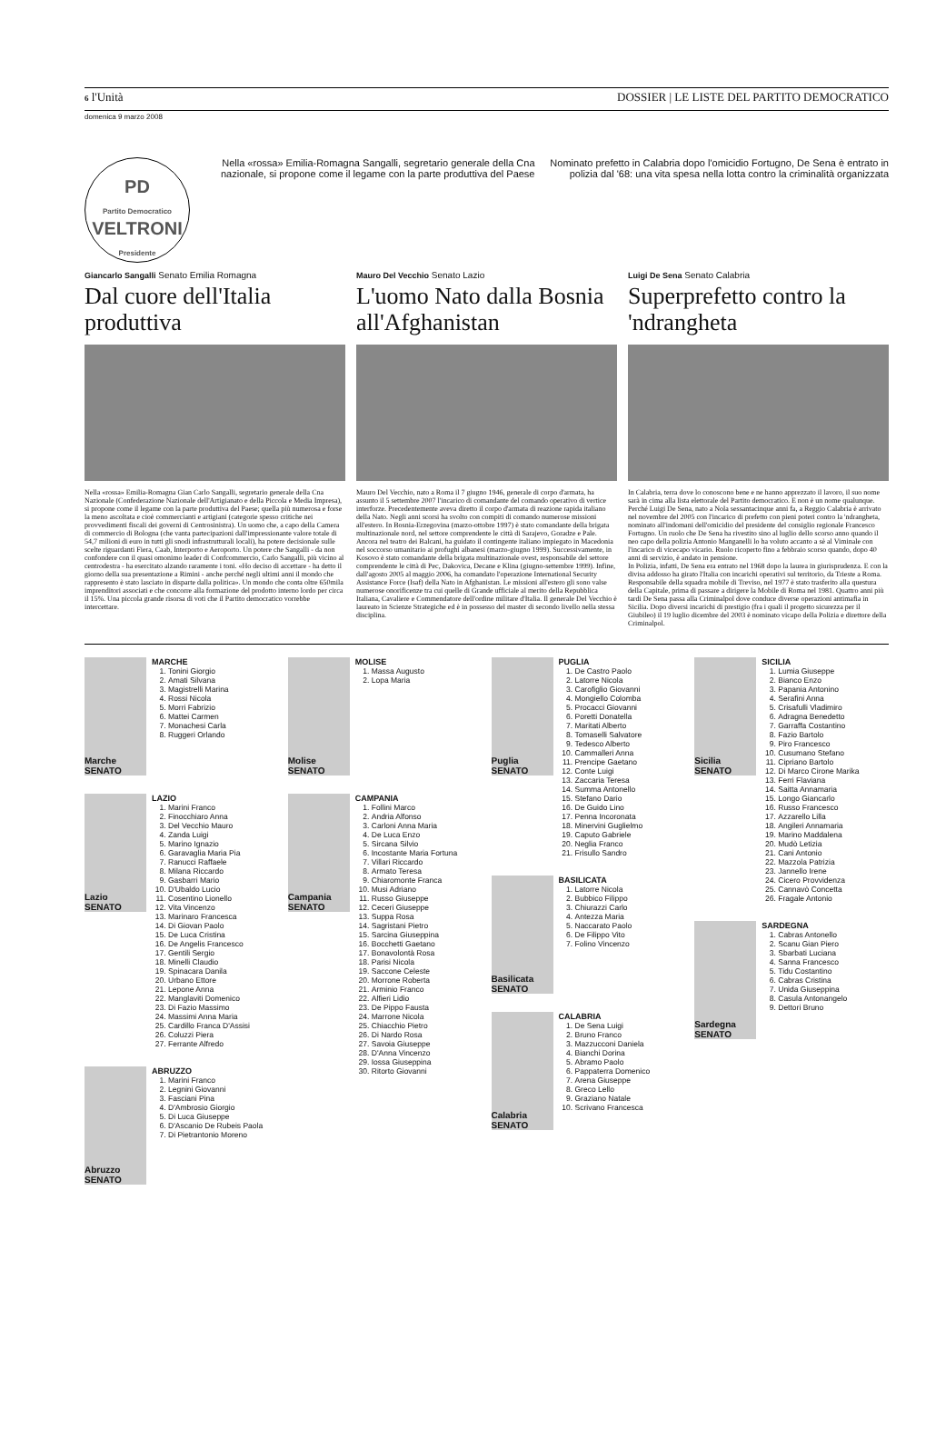6 l'Unità DOSSIER | LE LISTE DEL PARTITO DEMOCRATICO
domenica 9 marzo 2008
PD
Partito Democratico
VELTRONI
Presidente
Nella «rossa» Emilia-Romagna Sangalli, segretario generale della Cna nazionale, si propone come il legame con la parte produttiva del Paese
Nominato prefetto in Calabria dopo l'omicidio Fortugno, De Sena è entrato in polizia dal '68: una vita spesa nella lotta contro la criminalità organizzata
Giancarlo Sangalli Senato Emilia Romagna
Dal cuore dell'Italia produttiva
Nella «rossa» Emilia-Romagna Gian Carlo Sangalli, segretario generale della Cna Nazionale (Confederazione Nazionale dell'Artigianato e della Piccola e Media Impresa), si propone come il legame con la parte produttiva del Paese; quella più numerosa e forse la meno ascoltata e cioè commercianti e artigiani (categorie spesso critiche nei provvedimenti fiscali dei governi di Centrosinistra). Un uomo che, a capo della Camera di commercio di Bologna (che vanta partecipazioni dall'impressionante valore totale di 54,7 milioni di euro in tutti gli snodi infrastrutturali locali), ha potere decisionale sulle scelte riguardanti Fiera, Caab, Interporto e Aeroporto. Un potere che Sangalli - da non confondere con il quasi omonimo leader di Confcommercio, Carlo Sangalli, più vicino al centrodestra - ha esercitato alzando raramente i toni. «Ho deciso di accettare - ha detto il giorno della sua presentazione a Rimini - anche perché negli ultimi anni il mondo che rappresento è stato lasciato in disparte dalla politica». Un mondo che conta oltre 650mila imprenditori associati e che concorre alla formazione del prodotto interno lordo per circa il 15%. Una piccola grande risorsa di voti che il Partito democratico vorrebbe intercettare.
Mauro Del Vecchio Senato Lazio
L'uomo Nato dalla Bosnia all'Afghanistan
Mauro Del Vecchio, nato a Roma il 7 giugno 1946, generale di corpo d'armata, ha assunto il 5 settembre 2007 l'incarico di comandante del comando operativo di vertice interforze. Precedentemente aveva diretto il corpo d'armata di reazione rapida italiano della Nato. Negli anni scorsi ha svolto con compiti di comando numerose missioni all'estero. In Bosnia-Erzegovina (marzo-ottobre 1997) è stato comandante della brigata multinazionale nord, nel settore comprendente le città di Sarajevo, Goradze e Pale. Ancora nel teatro dei Balcani, ha guidato il contingente italiano impiegato in Macedonia nel soccorso umanitario ai profughi albanesi (marzo-giugno 1999). Successivamente, in Kosovo è stato comandante della brigata multinazionale ovest, responsabile del settore comprendente le città di Pec, Dakovica, Decane e Klina (giugno-settembre 1999). Infine, dall'agosto 2005 al maggio 2006, ha comandato l'operazione International Security Assistance Force (Isaf) della Nato in Afghanistan. Le missioni all'estero gli sono valse numerose onorificenze tra cui quelle di Grande ufficiale al merito della Repubblica Italiana, Cavaliere e Commendatore dell'ordine militare d'Italia. Il generale Del Vecchio è laureato in Scienze Strategiche ed è in possesso del master di secondo livello nella stessa disciplina.
Luigi De Sena Senato Calabria
Superprefetto contro la 'ndrangheta
In Calabria, terra dove lo conoscono bene e ne hanno apprezzato il lavoro, il suo nome sarà in cima alla lista elettorale del Partito democratico. E non è un nome qualunque. Perché Luigi De Sena, nato a Nola sessantacinque anni fa, a Reggio Calabria è arrivato nel novembre del 2005 con l'incarico di prefetto con pieni poteri contro la 'ndrangheta, nominato all'indomani dell'omicidio del presidente del consiglio regionale Francesco Fortugno. Un ruolo che De Sena ha rivestito sino al luglio dello scorso anno quando il neo capo della polizia Antonio Manganelli lo ha voluto accanto a sè al Viminale con l'incarico di vicecapo vicario. Ruolo ricoperto fino a febbraio scorso quando, dopo 40 anni di servizio, è andato in pensione.
In Polizia, infatti, De Sena era entrato nel 1968 dopo la laurea in giurisprudenza. E con la divisa addosso ha girato l'Italia con incarichi operativi sul territorio, da Trieste a Roma. Responsabile della squadra mobile di Treviso, nel 1977 è stato trasferito alla questura della Capitale, prima di passare a dirigere la Mobile di Roma nel 1981. Quattro anni più tardi De Sena passa alla Criminalpol dove conduce diverse operazioni antimafia in Sicilia. Dopo diversi incarichi di prestigio (fra i quali il progetto sicurezza per il Giubileo) il 19 luglio dicembre del 2003 è nominato vicapo della Polizia e direttore della Criminalpol.
Marche SENATO
MARCHE
1. Tonini Giorgio
2. Amati Silvana
3. Magistrelli Marina
4. Rossi Nicola
5. Morri Fabrizio
6. Mattei Carmen
7. Monachesi Carla
8. Ruggeri Orlando
Lazio SENATO
LAZIO
1. Marini Franco
2. Finocchiaro Anna
3. Del Vecchio Mauro
4. Zanda Luigi
5. Marino Ignazio
6. Garavaglia Maria Pia
7. Ranucci Raffaele
8. Milana Riccardo
9. Gasbarri Mario
10. D'Ubaldo Lucio
11. Cosentino Lionello
12. Vita Vincenzo
13. Marinaro Francesca
14. Di Giovan Paolo
15. De Luca Cristina
16. De Angelis Francesco
17. Gentili Sergio
18. Minelli Claudio
19. Spinacara Danila
20. Urbano Ettore
21. Lepone Anna
22. Manglaviti Domenico
23. Di Fazio Massimo
24. Massimi Anna Maria
25. Cardillo Franca D'Assisi
26. Coluzzi Piera
27. Ferrante Alfredo
Abruzzo SENATO
ABRUZZO
1. Marini Franco
2. Legnini Giovanni
3. Fasciani Pina
4. D'Ambrosio Giorgio
5. Di Luca Giuseppe
6. D'Ascanio De Rubeis Paola
7. Di Pietrantonio Moreno
Molise SENATO
MOLISE
1. Massa Augusto
2. Lopa Maria
Campania SENATO
CAMPANIA
1. Follini Marco
2. Andria Alfonso
3. Carloni Anna Maria
4. De Luca Enzo
5. Sircana Silvio
6. Incostante Maria Fortuna
7. Villari Riccardo
8. Armato Teresa
9. Chiaromonte Franca
10. Musi Adriano
11. Russo Giuseppe
12. Ceceri Giuseppe
13. Suppa Rosa
14. Sagristani Pietro
15. Sarcina Giuseppina
16. Bocchetti Gaetano
17. Bonavolontà Rosa
18. Parisi Nicola
19. Saccone Celeste
20. Morrone Roberta
21. Arminio Franco
22. Alfieri Lidio
23. De Pippo Fausta
24. Marrone Nicola
25. Chiacchio Pietro
26. Di Nardo Rosa
27. Savoia Giuseppe
28. D'Anna Vincenzo
29. Iossa Giuseppina
30. Ritorto Giovanni
Puglia SENATO
PUGLIA
1. De Castro Paolo
2. Latorre Nicola
3. Carofiglio Giovanni
4. Mongiello Colomba
5. Procacci Giovanni
6. Poretti Donatella
7. Maritati Alberto
8. Tomaselli Salvatore
9. Tedesco Alberto
10. Cammalleri Anna
11. Prencipe Gaetano
12. Conte Luigi
13. Zaccaria Teresa
14. Summa Antonello
15. Stefano Dario
16. De Guido Lino
17. Penna Incoronata
18. Minervini Guglielmo
19. Caputo Gabriele
20. Neglia Franco
21. Frisullo Sandro
Basilicata SENATO
BASILICATA
1. Latorre Nicola
2. Bubbico Filippo
3. Chiurazzi Carlo
4. Antezza Maria
5. Naccarato Paolo
6. De Filippo Vito
7. Folino Vincenzo
Calabria SENATO
CALABRIA
1. De Sena Luigi
2. Bruno Franco
3. Mazzucconi Daniela
4. Bianchi Dorina
5. Abramo Paolo
6. Pappaterra Domenico
7. Arena Giuseppe
8. Greco Lello
9. Graziano Natale
10. Scrivano Francesca
Sicilia SENATO
SICILIA
1. Lumia Giuseppe
2. Bianco Enzo
3. Papania Antonino
4. Serafini Anna
5. Crisafulli Vladimiro
6. Adragna Benedetto
7. Garraffa Costantino
8. Fazio Bartolo
9. Piro Francesco
10. Cusumano Stefano
11. Cipriano Bartolo
12. Di Marco Cirone Marika
13. Ferri Flaviana
14. Saitta Annamaria
15. Longo Giancarlo
16. Russo Francesco
17. Azzarello Lilla
18. Angileri Annamaria
19. Marino Maddalena
20. Mudò Letizia
21. Cani Antonio
22. Mazzola Patrizia
23. Jannello Irene
24. Cicero Provvidenza
25. Cannavò Concetta
26. Fragale Antonio
Sardegna SENATO
SARDEGNA
1. Cabras Antonello
2. Scanu Gian Piero
3. Sbarbati Luciana
4. Sanna Francesco
5. Tidu Costantino
6. Cabras Cristina
7. Unida Giuseppina
8. Casula Antonangelo
9. Dettori Bruno